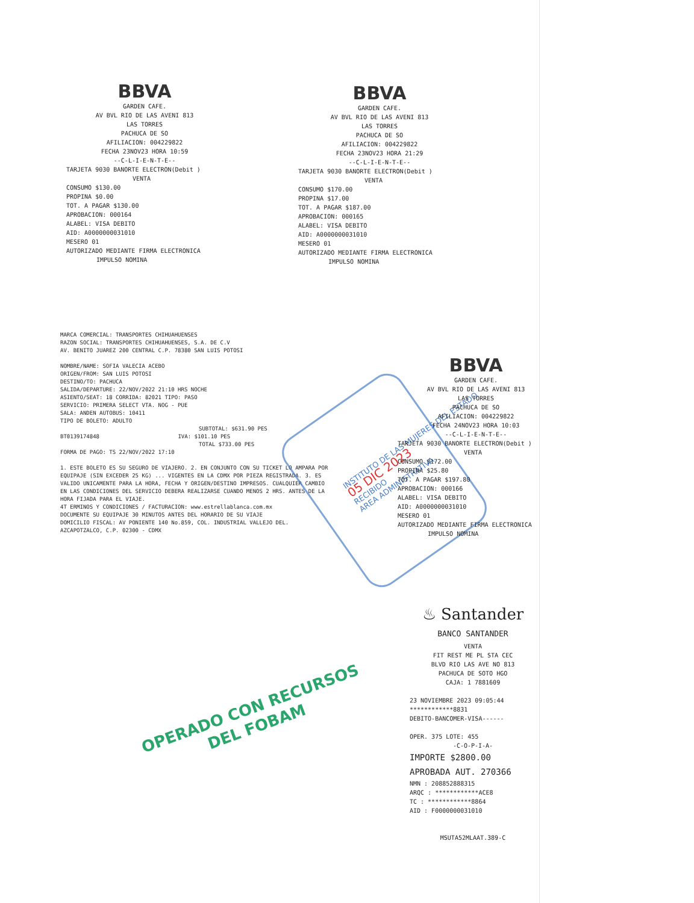BBVA
GARDEN CAFE.
AV BVL RIO DE LAS AVENI 813
LAS TORRES
PACHUCA DE SO
AFILIACION: 004229822
FECHA 23NOV23 HORA 10:59
--C-L-I-E-N-T-E--
TARJETA 9030 BANORTE ELECTRON(Debit )
VENTA
CONSUMO $130.00
PROPINA $0.00
TOT. A PAGAR $130.00
APROBACION: 000164
ALABEL: VISA DEBITO
AID: A0000000031010
MESERO 01
AUTORIZADO MEDIANTE FIRMA ELECTRONICA
IMPULSO NOMINA
BBVA
GARDEN CAFE.
AV BVL RIO DE LAS AVENI 813
LAS TORRES
PACHUCA DE SO
AFILIACION: 004229822
FECHA 23NOV23 HORA 21:29
--C-L-I-E-N-T-E--
TARJETA 9030 BANORTE ELECTRON(Debit )
VENTA
CONSUMO $170.00
PROPINA $17.00
TOT. A PAGAR $187.00
APROBACION: 000165
ALABEL: VISA DEBITO
AID: A0000000031010
MESERO 01
AUTORIZADO MEDIANTE FIRMA ELECTRONICA
IMPULSO NOMINA
MARCA COMERCIAL: TRANSPORTES CHIHUAHUENSES
RAZON SOCIAL: TRANSPORTES CHIHUAHUENSES, S.A. DE C.V
AV. BENITO JUAREZ 200 CENTRAL C.P. 78380 SAN LUIS POTOSI
NOMBRE/NAME: SOFIA VALECIA ACEBO
ORIGEN/FROM: SAN LUIS POTOSI
DESTINO/TO: PACHUCA
SALIDA/DEPARTURE: 22/NOV/2022 21:10 HRS NOCHE
ASIENTO/SEAT: 18 CORRIDA: 82021 TIPO: PASO
SERVICIO: PRIMERA SELECT VTA. NOG - PUE
SALA: ANDEN AUTOBUS: 10411
TIPO DE BOLETO: ADULTO
SUBTOTAL: $631.90 PES
BT0139174848 IVA: $101.10 PES
TOTAL $733.00 PES
FORMA DE PAGO: TS 22/NOV/2022 17:10
1. ESTE BOLETO ES SU SEGURO DE VIAJERO. 2. EN CONJUNTO CON SU TICKET LO AMPARA POR EQUIPAJE (SIN EXCEDER 25 KG) ... VIGENTES EN LA CDMX POR PIEZA REGISTRADA. 3. ES VALIDO UNICAMENTE PARA LA HORA, FECHA Y ORIGEN/DESTINO IMPRESOS. CUALQUIER CAMBIO EN LAS CONDICIONES DEL SERVICIO DEBERA REALIZARSE CUANDO MENOS 2 HRS. ANTES DE LA HORA FIJADA PARA EL VIAJE.
4T ERMINOS Y CONDICIONES / FACTURACION: www.estrellablanca.com.mx
DOCUMENTE SU EQUIPAJE 30 MINUTOS ANTES DEL HORARIO DE SU VIAJE
DOMICILIO FISCAL: AV PONIENTE 140 No.859, COL. INDUSTRIAL VALLEJO DEL. AZCAPOTZALCO, C.P. 02300 - CDMX
INSTITUTO DE LAS MUJERES DEL ESTADO
05 DIC 2023
RECIBIDO
AREA ADMINISTRATIVA
BBVA
GARDEN CAFE.
AV BVL RIO DE LAS AVENI 813
LAS TORRES
PACHUCA DE SO
AFILIACION: 004229822
FECHA 24NOV23 HORA 10:03
--C-L-I-E-N-T-E--
TARJETA 9030 BANORTE ELECTRON(Debit )
VENTA
CONSUMO $172.00
PROPINA $25.80
TOT. A PAGAR $197.80
APROBACION: 000166
ALABEL: VISA DEBITO
AID: A0000000031010
MESERO 01
AUTORIZADO MEDIANTE FIRMA ELECTRONICA
IMPULSO NOMINA
♨ Santander
BANCO SANTANDER
VENTA
FIT REST ME PL STA CEC
BLVD RIO LAS AVE NO 813
PACHUCA DE SOTO HGO
CAJA: 1 7881609
23 NOVIEMBRE 2023 09:05:44
************8831
DEBITO-BANCOMER-VISA------
OPER. 375 LOTE: 455
-C-O-P-I-A-
IMPORTE $2800.00
APROBADA AUT. 270366
NMN : 208852888315
ARQC : ************ACE8
TC : ************8864
AID : F0000000031010
MSUTA52MLAAT.389-C
OPERADO CON RECURSOS
DEL FOBAM